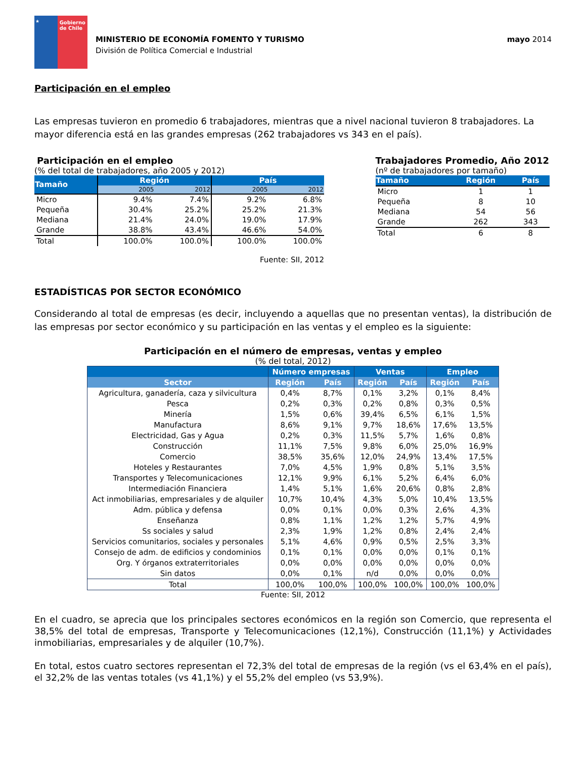★ Gobierno de Chile
MINISTERIO DE ECONOMÍA FOMENTO Y TURISMO
División de Política Comercial e Industrial
mayo 2014
Participación en el empleo
Las empresas tuvieron en promedio 6 trabajadores, mientras que a nivel nacional tuvieron 8 trabajadores. La mayor diferencia está en las grandes empresas (262 trabajadores vs 343 en el país).
Participación en el empleo
(% del total de trabajadores, año 2005 y 2012)
| Tamaño | Región | | País | |
| --- | --- | --- | --- | --- |
| | 2005 | 2012 | 2005 | 2012 |
| Micro | 9.4% | 7.4% | 9.2% | 6.8% |
| Pequeña | 30.4% | 25.2% | 25.2% | 21.3% |
| Mediana | 21.4% | 24.0% | 19.0% | 17.9% |
| Grande | 38.8% | 43.4% | 46.6% | 54.0% |
| Total | 100.0% | 100.0% | 100.0% | 100.0% |
Fuente: SII, 2012
Trabajadores Promedio, Año 2012
(nº de trabajadores por tamaño)
| Tamaño | Región | País |
| --- | --- | --- |
| Micro | 1 | 1 |
| Pequeña | 8 | 10 |
| Mediana | 54 | 56 |
| Grande | 262 | 343 |
| Total | 6 | 8 |
ESTADÍSTICAS POR SECTOR ECONÓMICO
Considerando al total de empresas (es decir, incluyendo a aquellas que no presentan ventas), la distribución de las empresas por sector económico y su participación en las ventas y el empleo es la siguiente:
Participación en el número de empresas, ventas y empleo
(% del total, 2012)
| | Número empresas | | Ventas | | Empleo | |
| --- | --- | --- | --- | --- | --- | --- |
| Sector | Región | País | Región | País | Región | País |
| Agricultura, ganadería, caza y silvicultura | 0,4% | 8,7% | 0,1% | 3,2% | 0,1% | 8,4% |
| Pesca | 0,2% | 0,3% | 0,2% | 0,8% | 0,3% | 0,5% |
| Minería | 1,5% | 0,6% | 39,4% | 6,5% | 6,1% | 1,5% |
| Manufactura | 8,6% | 9,1% | 9,7% | 18,6% | 17,6% | 13,5% |
| Electricidad, Gas y Agua | 0,2% | 0,3% | 11,5% | 5,7% | 1,6% | 0,8% |
| Construcción | 11,1% | 7,5% | 9,8% | 6,0% | 25,0% | 16,9% |
| Comercio | 38,5% | 35,6% | 12,0% | 24,9% | 13,4% | 17,5% |
| Hoteles y Restaurantes | 7,0% | 4,5% | 1,9% | 0,8% | 5,1% | 3,5% |
| Transportes y Telecomunicaciones | 12,1% | 9,9% | 6,1% | 5,2% | 6,4% | 6,0% |
| Intermediación Financiera | 1,4% | 5,1% | 1,6% | 20,6% | 0,8% | 2,8% |
| Act inmobiliarias, empresariales y de alquiler | 10,7% | 10,4% | 4,3% | 5,0% | 10,4% | 13,5% |
| Adm. pública y defensa | 0,0% | 0,1% | 0,0% | 0,3% | 2,6% | 4,3% |
| Enseñanza | 0,8% | 1,1% | 1,2% | 1,2% | 5,7% | 4,9% |
| Ss sociales y salud | 2,3% | 1,9% | 1,2% | 0,8% | 2,4% | 2,4% |
| Servicios comunitarios, sociales y personales | 5,1% | 4,6% | 0,9% | 0,5% | 2,5% | 3,3% |
| Consejo de adm. de edificios y condominios | 0,1% | 0,1% | 0,0% | 0,0% | 0,1% | 0,1% |
| Org. Y órganos extraterritoriales | 0,0% | 0,0% | 0,0% | 0,0% | 0,0% | 0,0% |
| Sin datos | 0,0% | 0,1% | n/d | 0,0% | 0,0% | 0,0% |
| Total | 100,0% | 100,0% | 100,0% | 100,0% | 100,0% | 100,0% |
Fuente: SII, 2012
En el cuadro, se aprecia que los principales sectores económicos en la región son Comercio, que representa el 38,5% del total de empresas, Transporte y Telecomunicaciones (12,1%), Construcción (11,1%) y Actividades inmobiliarias, empresariales y de alquiler (10,7%).
En total, estos cuatro sectores representan el 72,3% del total de empresas de la región (vs el 63,4% en el país), el 32,2% de las ventas totales (vs 41,1%) y el 55,2% del empleo (vs 53,9%).